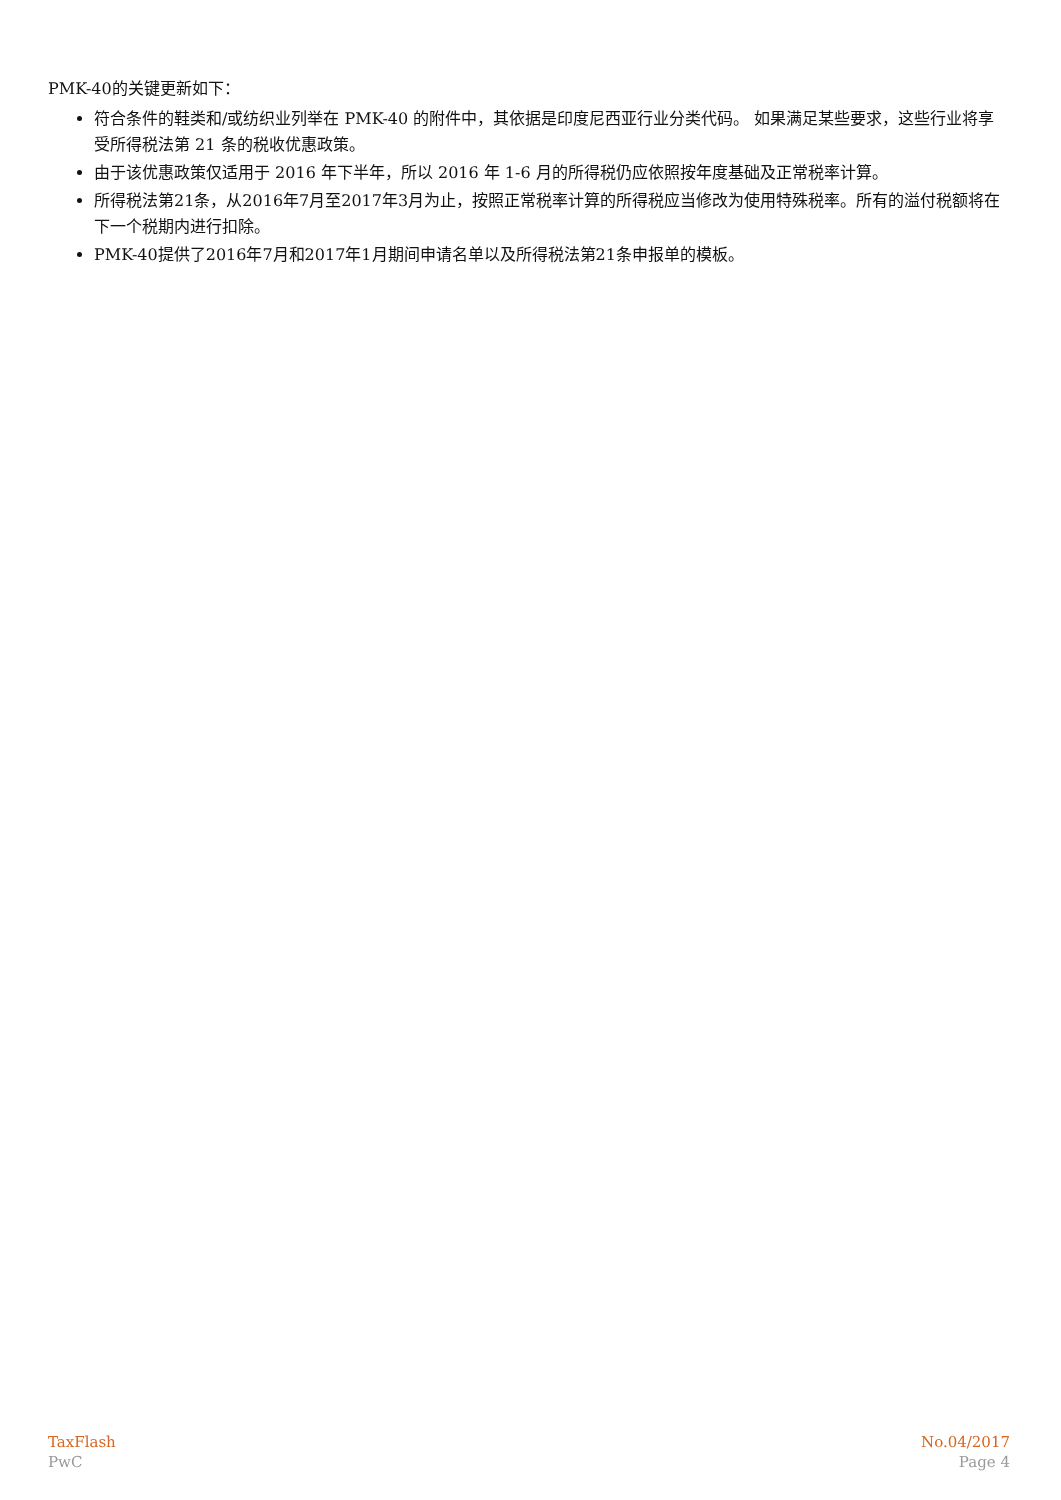PMK-40的关键更新如下：
符合条件的鞋类和/或纺织业列举在 PMK-40 的附件中，其依据是印度尼西亚行业分类代码。 如果满足某些要求，这些行业将享受所得税法第 21 条的税收优惠政策。
由于该优惠政策仅适用于 2016 年下半年，所以 2016 年 1-6 月的所得税仍应依照按年度基础及正常税率计算。
所得税法第21条，从2016年7月至2017年3月为止，按照正常税率计算的所得税应当修改为使用特殊税率。所有的溢付税额将在下一个税期内进行扣除。
PMK-40提供了2016年7月和2017年1月期间申请名单以及所得税法第21条申报单的模板。
TaxFlash
PwC
No.04/2017
Page 4